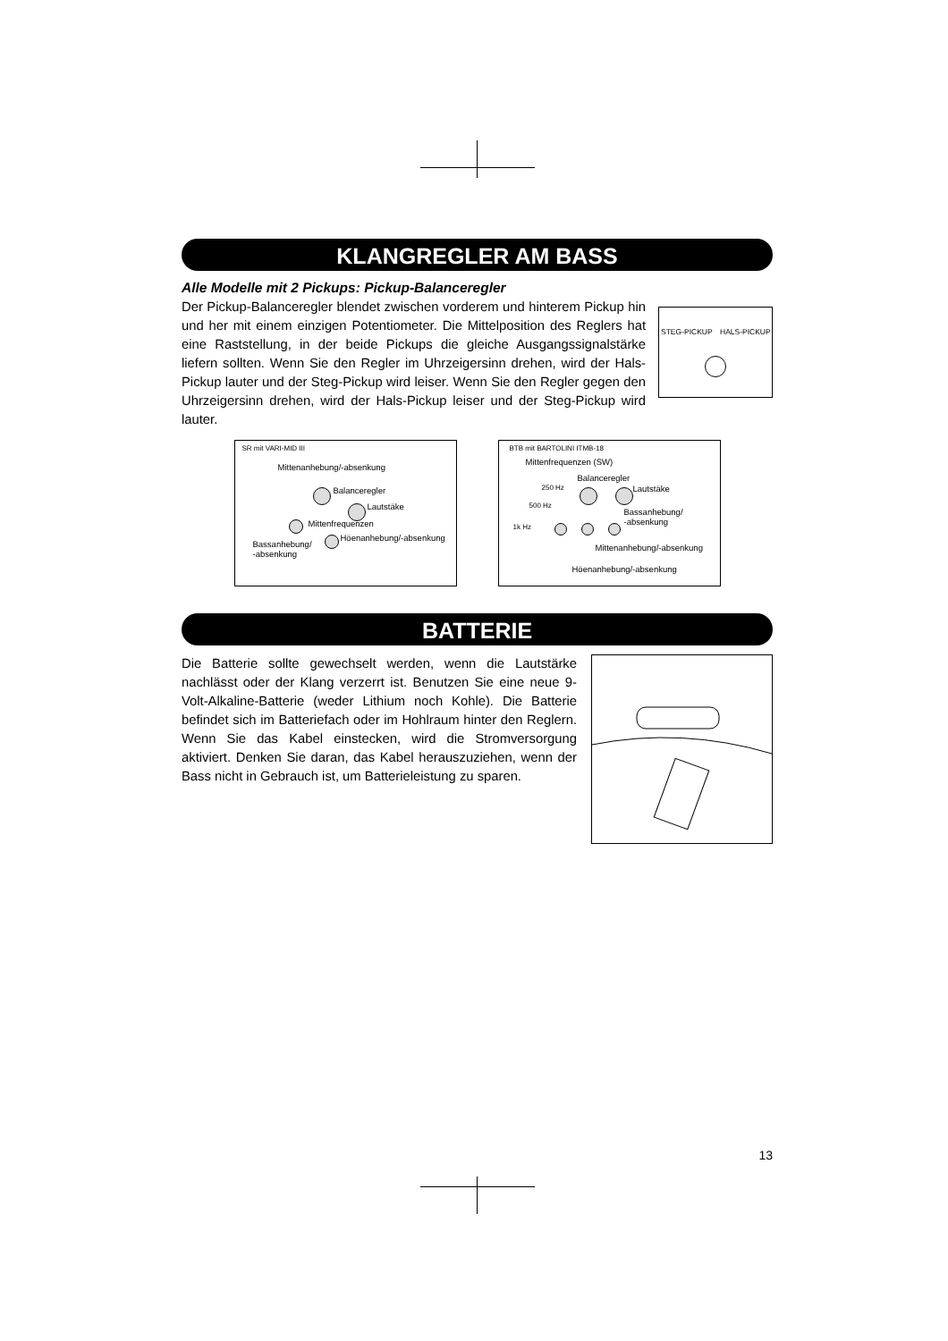KLANGREGLER AM BASS
Alle Modelle mit 2 Pickups: Pickup-Balanceregler
Der Pickup-Balanceregler blendet zwischen vorderem und hinterem Pickup hin und her mit einem einzigen Potentiometer. Die Mittelposition des Reglers hat eine Raststellung, in der beide Pickups die gleiche Ausgangssignalstärke liefern sollten. Wenn Sie den Regler im Uhrzeigersinn drehen, wird der Hals-Pickup lauter und der Steg-Pickup wird leiser. Wenn Sie den Regler gegen den Uhrzeigersinn drehen, wird der Hals-Pickup leiser und der Steg-Pickup wird lauter.
STEG-PICKUP HALS-PICKUP
SR mit VARI-MID III
Mittenanhebung/-absenkung
Balanceregler
Lautstäke
Mittenfrequenzen
Höenanhebung/-absenkung
Bassanhebung/
-absenkung
BTB mit BARTOLINI ITMB-18
Mittenfrequenzen (SW)
Balanceregler
Lautstäke 250 Hz
500 Hz
1k Hz
Bassanhebung/
-absenkung
Mittenanhebung/-absenkung
Höenanhebung/-absenkung
BATTERIE
Die Batterie sollte gewechselt werden, wenn die Lautstärke nachlässt oder der Klang verzerrt ist. Benutzen Sie eine neue 9-Volt-Alkaline-Batterie (weder Lithium noch Kohle). Die Batterie befindet sich im Batteriefach oder im Hohlraum hinter den Reglern. Wenn Sie das Kabel einstecken, wird die Stromversorgung aktiviert. Denken Sie daran, das Kabel herauszuziehen, wenn der Bass nicht in Gebrauch ist, um Batterieleistung zu sparen.
13